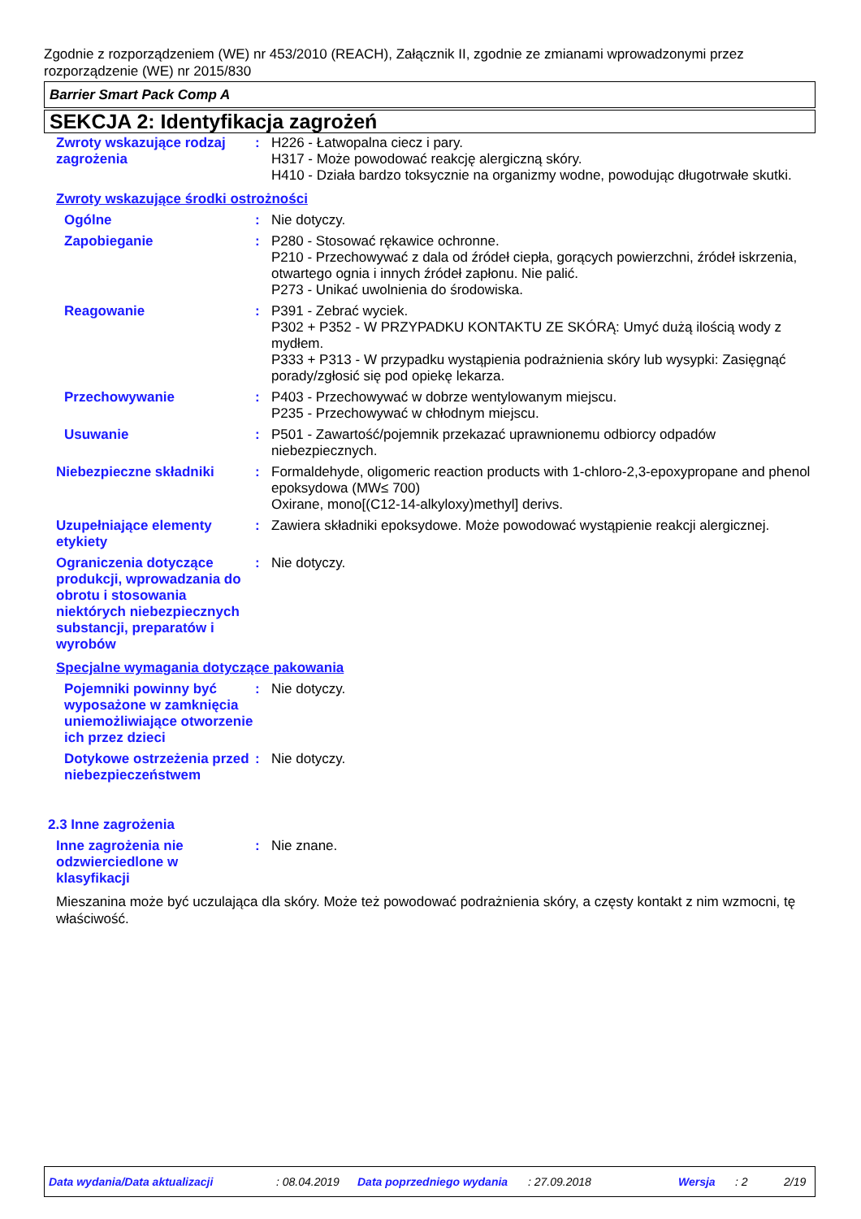Zgodnie z rozporządzeniem (WE) nr 453/2010 (REACH), Załącznik II, zgodnie ze zmianami wprowadzonymi przez rozporządzenie (WE) nr 2015/830
Barrier Smart Pack Comp A
SEKCJA 2: Identyfikacja zagrożeń
Zwroty wskazujące rodzaj zagrożenia
: H226 - Łatwopalna ciecz i pary.
H317 - Może powodować reakcję alergiczną skóry.
H410 - Działa bardzo toksycznie na organizmy wodne, powodując długotrwałe skutki.
Zwroty wskazujące środki ostrożności
Ogólne : Nie dotyczy.
Zapobieganie : P280 - Stosować rękawice ochronne.
P210 - Przechowywać z dala od źródeł ciepła, gorących powierzchni, źródeł iskrzenia, otwartego ognia i innych źródeł zapłonu. Nie palić.
P273 - Unikać uwolnienia do środowiska.
Reagowanie : P391 - Zebrać wyciek.
P302 + P352 - W PRZYPADKU KONTAKTU ZE SKÓRĄ: Umyć dużą ilością wody z mydłem.
P333 + P313 - W przypadku wystąpienia podrażnienia skóry lub wysypki: Zasięgnąć porady/zgłosić się pod opiekę lekarza.
Przechowywanie : P403 - Przechowywać w dobrze wentylowanym miejscu.
P235 - Przechowywać w chłodnym miejscu.
Usuwanie : P501 - Zawartość/pojemnik przekazać uprawnionemu odbiorcy odpadów niebezpiecznych.
Niebezpieczne składniki : Formaldehyde, oligomeric reaction products with 1-chloro-2,3-epoxypropane and phenol
epoksydowa (MW≤ 700)
Oxirane, mono[(C12-14-alkyloxy)methyl] derivs.
Uzupełniające elementy etykiety
: Zawiera składniki epoksydowe. Może powodować wystąpienie reakcji alergicznej.
Ograniczenia dotyczące produkcji, wprowadzania do obrotu i stosowania niektórych niebezpiecznych substancji, preparatów i wyrobów
: Nie dotyczy.
Specjalne wymagania dotyczące pakowania
Pojemniki powinny być wyposażone w zamknięcia uniemożliwiające otworzenie ich przez dzieci
: Nie dotyczy.
Dotykowe ostrzeżenia przed niebezpieczeństwem
: Nie dotyczy.
2.3 Inne zagrożenia
Inne zagrożenia nie odzwierciedlone w klasyfikacji
: Nie znane.
Mieszanina może być uczulająca dla skóry. Może też powodować podrażnienia skóry, a częsty kontakt z nim wzmocni, tę właściwość.
Data wydania/Data aktualizacji: 08.04.2019 Data poprzedniego wydania: 27.09.2018 Wersja: 2 2/19